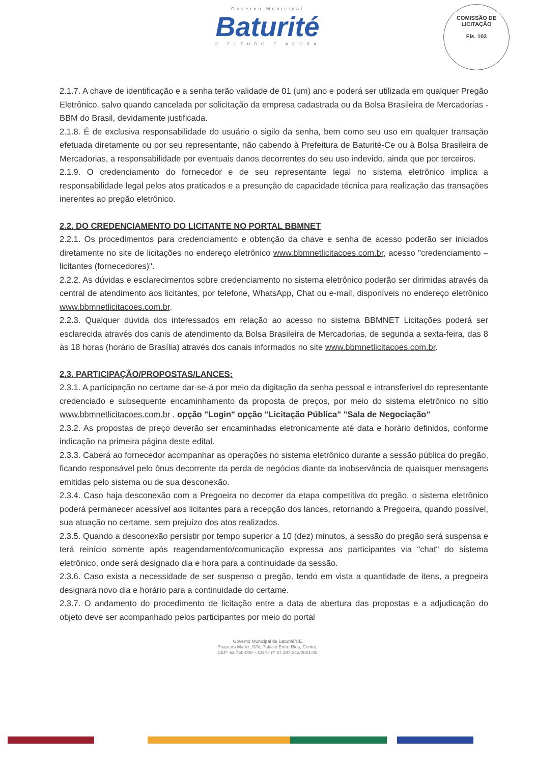COMISSÃO DE LICITAÇÃO
Fls. 103
Governo Municipal
Baturité
O FUTURO É AGORA
2.1.7. A chave de identificação e a senha terão validade de 01 (um) ano e poderá ser utilizada em qualquer Pregão Eletrônico, salvo quando cancelada por solicitação da empresa cadastrada ou da Bolsa Brasileira de Mercadorias - BBM do Brasil, devidamente justificada.
2.1.8. É de exclusiva responsabilidade do usuário o sigilo da senha, bem como seu uso em qualquer transação efetuada diretamente ou por seu representante, não cabendo à Prefeitura de Baturité-Ce ou à Bolsa Brasileira de Mercadorias, a responsabilidade por eventuais danos decorrentes do seu uso indevido, ainda que por terceiros.
2.1.9. O credenciamento do fornecedor e de seu representante legal no sistema eletrônico implica a responsabilidade legal pelos atos praticados e a presunção de capacidade técnica para realização das transações inerentes ao pregão eletrônico.
2.2. DO CREDENCIAMENTO DO LICITANTE NO PORTAL BBMNET
2.2.1. Os procedimentos para credenciamento e obtenção da chave e senha de acesso poderão ser iniciados diretamente no site de licitações no endereço eletrônico www.bbmnetlicitacoes.com.br, acesso "credenciamento – licitantes (fornecedores)".
2.2.2. As dúvidas e esclarecimentos sobre credenciamento no sistema eletrônico poderão ser dirimidas através da central de atendimento aos licitantes, por telefone, WhatsApp, Chat ou e-mail, disponíveis no endereço eletrônico www.bbmnetlicitacoes.com.br.
2.2.3. Qualquer dúvida dos interessados em relação ao acesso no sistema BBMNET Licitações poderá ser esclarecida através dos canis de atendimento da Bolsa Brasileira de Mercadorias, de segunda a sexta-feira, das 8 às 18 horas (horário de Brasília) através dos canais informados no site www.bbmnetlicitacoes.com.br.
2.3. PARTICIPAÇÃO/PROPOSTAS/LANCES:
2.3.1. A participação no certame dar-se-á por meio da digitação da senha pessoal e intransferível do representante credenciado e subsequente encaminhamento da proposta de preços, por meio do sistema eletrônico no sítio www.bbmnetlicitacoes.com.br , opção "Login" opção "Licitação Pública" "Sala de Negociação"
2.3.2. As propostas de preço deverão ser encaminhadas eletronicamente até data e horário definidos, conforme indicação na primeira página deste edital.
2.3.3. Caberá ao fornecedor acompanhar as operações no sistema eletrônico durante a sessão pública do pregão, ficando responsável pelo ônus decorrente da perda de negócios diante da inobservância de quaisquer mensagens emitidas pelo sistema ou de sua desconexão.
2.3.4. Caso haja desconexão com a Pregoeira no decorrer da etapa competitiva do pregão, o sistema eletrônico poderá permanecer acessível aos licitantes para a recepção dos lances, retornando a Pregoeira, quando possível, sua atuação no certame, sem prejuízo dos atos realizados.
2.3.5. Quando a desconexão persistir por tempo superior a 10 (dez) minutos, a sessão do pregão será suspensa e terá reinício somente após reagendamento/comunicação expressa aos participantes via "chat" do sistema eletrônico, onde será designado dia e hora para a continuidade da sessão.
2.3.6. Caso exista a necessidade de ser suspenso o pregão, tendo em vista a quantidade de itens, a pregoeira designará novo dia e horário para a continuidade do certame.
2.3.7. O andamento do procedimento de licitação entre a data de abertura das propostas e a adjudicação do objeto deve ser acompanhado pelos participantes por meio do portal
Governo Municipal de Baturité/CE
Praça da Matriz, S/N, Palácio Entre Rios, Centro;
CEP: 62.760-000 – CNPJ nº 07.387.343/0001-08